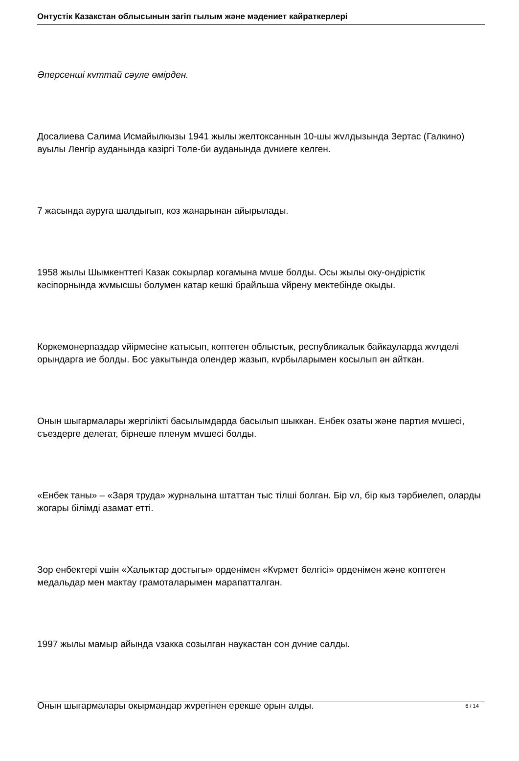Онтустік Казакстан облысынын загіп гылым жəне мəдениет кайраткерлері
Əперсенші кvттай сəуле өмірден.
Досалиева Салима Исмайылкызы 1941 жылы желтоксаннын 10-шы жvлдызында Зертас (Галкино) ауылы Ленгір ауданында казіргі Толе-би ауданында дvниеге келген.
7 жасында ауруга шалдыгып, коз жанарынан айырылады.
1958 жылы Шымкенттегі Казак сокырлар когамына мvше болды. Осы жылы оку-ондірістік кəсіпорнында жvмысшы болумен катар кешкі брайльша vйрену мектебінде окыды.
Коркемонерпаздар vйірмесіне катысып, коптеген облыстык, республикалык байкауларда жvлделі орындарга ие болды. Бос уакытында олендер жазып, кvрбыларымен косылып əн айткан.
Онын шыгармалары жергілікті басылымдарда басылып шыккан. Енбек озаты жəне партия мvшесі, съездерге делегат, бірнеше пленум мvшесі болды.
«Енбек таны» – «Заря труда» журналына штаттан тыс тілші болган. Бір vл, бір кыз тəрбиелеп, оларды жогары білімді азамат етті.
Зор енбектері vшін «Халыктар достыгы» орденімен «Кvрмет белгісі» орденімен жəне коптеген медальдар мен мактау грамоталарымен марапатталган.
1997 жылы мамыр айында vзакка созылган наукастан сон дvние салды.
Онын шыгармалары окырмандар жvрегінен ерекше орын алды.
6 / 14